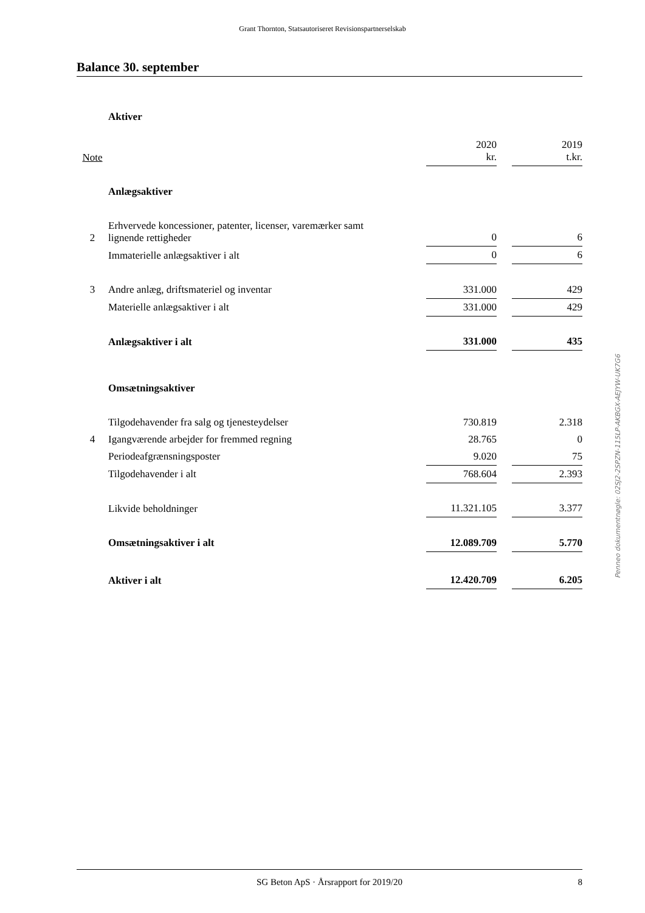Grant Thornton, Statsautoriseret Revisionspartnerselskab
Balance 30. september
| | Aktiver | | | |
| Note | | 2020 kr. | | 2019 t.kr. |
| | Anlægsaktiver | | | |
| 2 | Erhvervede koncessioner, patenter, licenser, varemærker samt lignende rettigheder | 0 | | 6 |
| | Immaterielle anlægsaktiver i alt | 0 | | 6 |
| 3 | Andre anlæg, driftsmateriel og inventar | 331.000 | | 429 |
| | Materielle anlægsaktiver i alt | 331.000 | | 429 |
| | Anlægsaktiver i alt | 331.000 | | 435 |
| | Omsætningsaktiver | | | |
| | Tilgodehavender fra salg og tjenesteydelser | 730.819 | | 2.318 |
| 4 | Igangværende arbejder for fremmed regning | 28.765 | | 0 |
| | Periodeafgrænsningsposter | 9.020 | | 75 |
| | Tilgodehavender i alt | 768.604 | | 2.393 |
| | Likvide beholdninger | 11.321.105 | | 3.377 |
| | Omsætningsaktiver i alt | 12.089.709 | | 5.770 |
| | Aktiver i alt | 12.420.709 | | 6.205 |
Penneo dokumentnøgle: 02SJ2-2SPZN-115LP-AKBGX-AEJYW-UK7G6
SG Beton ApS · Årsrapport for 2019/20 8